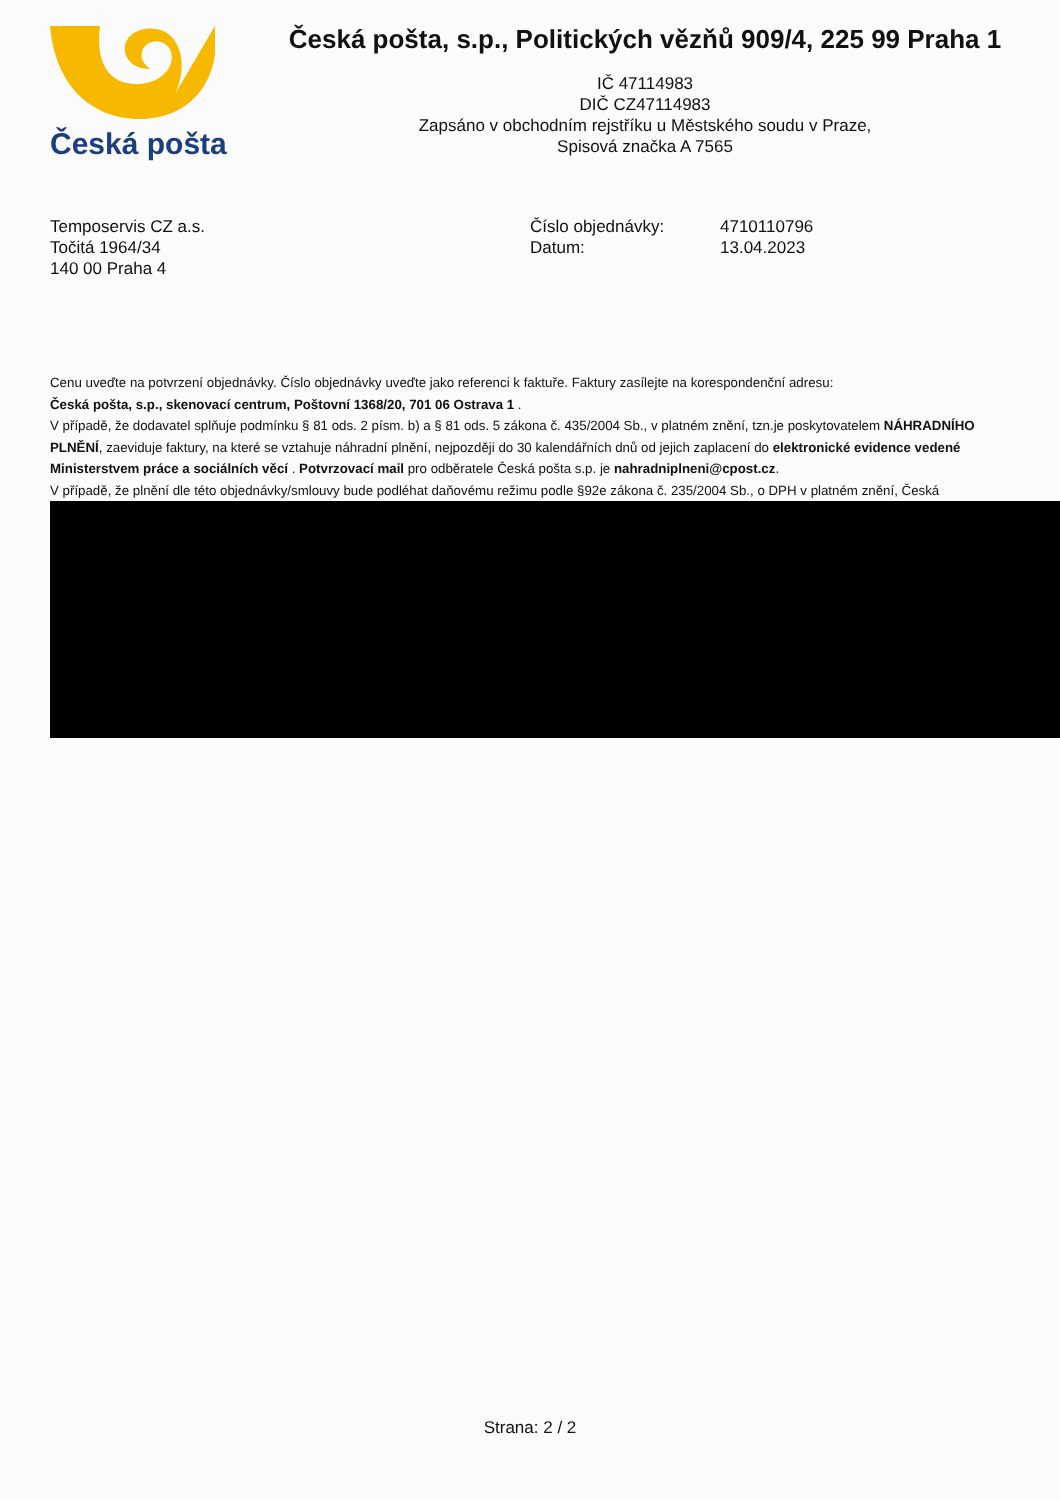Česká pošta
Česká pošta, s.p., Politických vězňů 909/4, 225 99 Praha 1
IČ 47114983
DIČ CZ47114983
Zapsáno v obchodním rejstříku u Městského soudu v Praze,
Spisová značka A 7565
Temposervis CZ a.s.
Točitá 1964/34
140 00 Praha 4
Číslo objednávky:
Datum:
4710110796
13.04.2023
Cenu uveďte na potvrzení objednávky. Číslo objednávky uveďte jako referenci k faktuře. Faktury zasílejte na korespondenční adresu:
Česká pošta, s.p., skenovací centrum, Poštovní 1368/20, 701 06 Ostrava 1 .
V případě, že dodavatel splňuje podmínku § 81 ods. 2 písm. b) a § 81 ods. 5 zákona č. 435/2004 Sb., v platném znění, tzn.je poskytovatelem NÁHRADNÍHO PLNĚNÍ, zaeviduje faktury, na které se vztahuje náhradní plnění, nejpozději do 30 kalendářních dnů od jejich zaplacení do elektronické evidence vedené Ministerstvem práce a sociálních věcí . Potvrzovací mail pro odběratele Česká pošta s.p. je nahradniplneni@cpost.cz.
V případě, že plnění dle této objednávky/smlouvy bude podléhat daňovému režimu podle §92e zákona č. 235/2004 Sb., o DPH v platném znění, Česká
Strana: 2 / 2